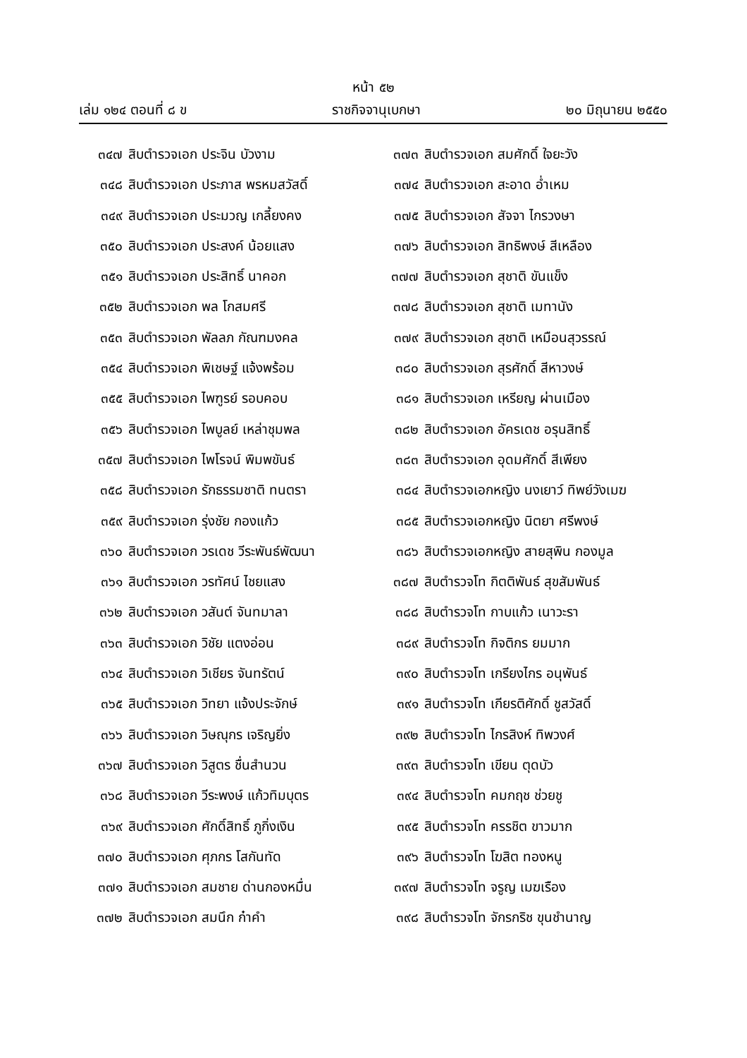หน้า ๕๒
เล่ม ๑๒๔ ตอนที่ ๘ ข ราชกิจจานุเบกษา ๒๐ มิถุนายน ๒๕๕๐
๓๔๗ สิบตำรวจเอก ประจิน บัวงาม
๓๔๘ สิบตำรวจเอก ประภาส พรหมสวัสดิ์
๓๔๙ สิบตำรวจเอก ประมวญ เกลี้ยงคง
๓๕๐ สิบตำรวจเอก ประสงค์ น้อยแสง
๓๕๑ สิบตำรวจเอก ประสิทธิ์ นาคอก
๓๕๒ สิบตำรวจเอก พล โกสมศรี
๓๕๓ สิบตำรวจเอก พัลลภ กัณฑมงคล
๓๕๔ สิบตำรวจเอก พิเชษฐ์ แจ้งพร้อม
๓๕๕ สิบตำรวจเอก ไพฑูรย์ รอบคอบ
๓๕๖ สิบตำรวจเอก ไพบูลย์ เหล่าชุมพล
๓๕๗ สิบตำรวจเอก ไพโรจน์ พิมพขันธ์
๓๕๘ สิบตำรวจเอก รักธรรมชาติ ทนตรา
๓๕๙ สิบตำรวจเอก รุ่งชัย กองแก้ว
๓๖๐ สิบตำรวจเอก วรเดช วีระพันธ์พัฒนา
๓๖๑ สิบตำรวจเอก วรทัศน์ ไชยแสง
๓๖๒ สิบตำรวจเอก วสันต์ จันทมาลา
๓๖๓ สิบตำรวจเอก วิชัย แตงอ่อน
๓๖๔ สิบตำรวจเอก วิเชียร จันทรัตน์
๓๖๕ สิบตำรวจเอก วิทยา แจ้งประจักษ์
๓๖๖ สิบตำรวจเอก วิษณุกร เจริญยิ่ง
๓๖๗ สิบตำรวจเอก วิสูตร ชื่นสำนวน
๓๖๘ สิบตำรวจเอก วีระพงษ์ แก้วทิมบุตร
๓๖๙ สิบตำรวจเอก ศักดิ์สิทธิ์ ภูกิ่งเงิน
๓๗๐ สิบตำรวจเอก ศุภกร โสกันทัด
๓๗๑ สิบตำรวจเอก สมชาย ด่านกองหมื่น
๓๗๒ สิบตำรวจเอก สมนึก ก๋าคำ
๓๗๓ สิบตำรวจเอก สมศักดิ์ ใจยะวัง
๓๗๔ สิบตำรวจเอก สะอาด อ่ำเหม
๓๗๕ สิบตำรวจเอก สัจจา ไกรวงษา
๓๗๖ สิบตำรวจเอก สิทธิพงษ์ สีเหลือง
๓๗๗ สิบตำรวจเอก สุชาติ ขันแข็ง
๓๗๘ สิบตำรวจเอก สุชาติ เมทานัง
๓๗๙ สิบตำรวจเอก สุชาติ เหมือนสุวรรณ์
๓๘๐ สิบตำรวจเอก สุรศักดิ์ สีหาวงษ์
๓๘๑ สิบตำรวจเอก เหรียญ ผ่านเมือง
๓๘๒ สิบตำรวจเอก อัครเดช อรุนสิทธิ์
๓๘๓ สิบตำรวจเอก อุดมศักดิ์ สีเพียง
๓๘๔ สิบตำรวจเอกหญิง นงเยาว์ ทิพย์วังเมฆ
๓๘๕ สิบตำรวจเอกหญิง นิตยา ศรีพงษ์
๓๘๖ สิบตำรวจเอกหญิง สายสุพิน กองมูล
๓๘๗ สิบตำรวจโท กิตติพันธ์ สุขสัมพันธ์
๓๘๘ สิบตำรวจโท กาบแก้ว เนาวะรา
๓๘๙ สิบตำรวจโท กิจติกร ยมมาก
๓๙๐ สิบตำรวจโท เกรียงไกร อนุพันธ์
๓๙๑ สิบตำรวจโท เกียรติศักดิ์ ชูสวัสดิ์
๓๙๒ สิบตำรวจโท ไกรสิงห์ ทิพวงศ์
๓๙๓ สิบตำรวจโท เขียน ตุดบัว
๓๙๔ สิบตำรวจโท คมกฤช ช่วยชู
๓๙๕ สิบตำรวจโท ครรชิต ขาวมาก
๓๙๖ สิบตำรวจโท โฆสิต ทองหนู
๓๙๗ สิบตำรวจโท จรูญ เมฆเรือง
๓๙๘ สิบตำรวจโท จักรกริช ขุนชำนาญ